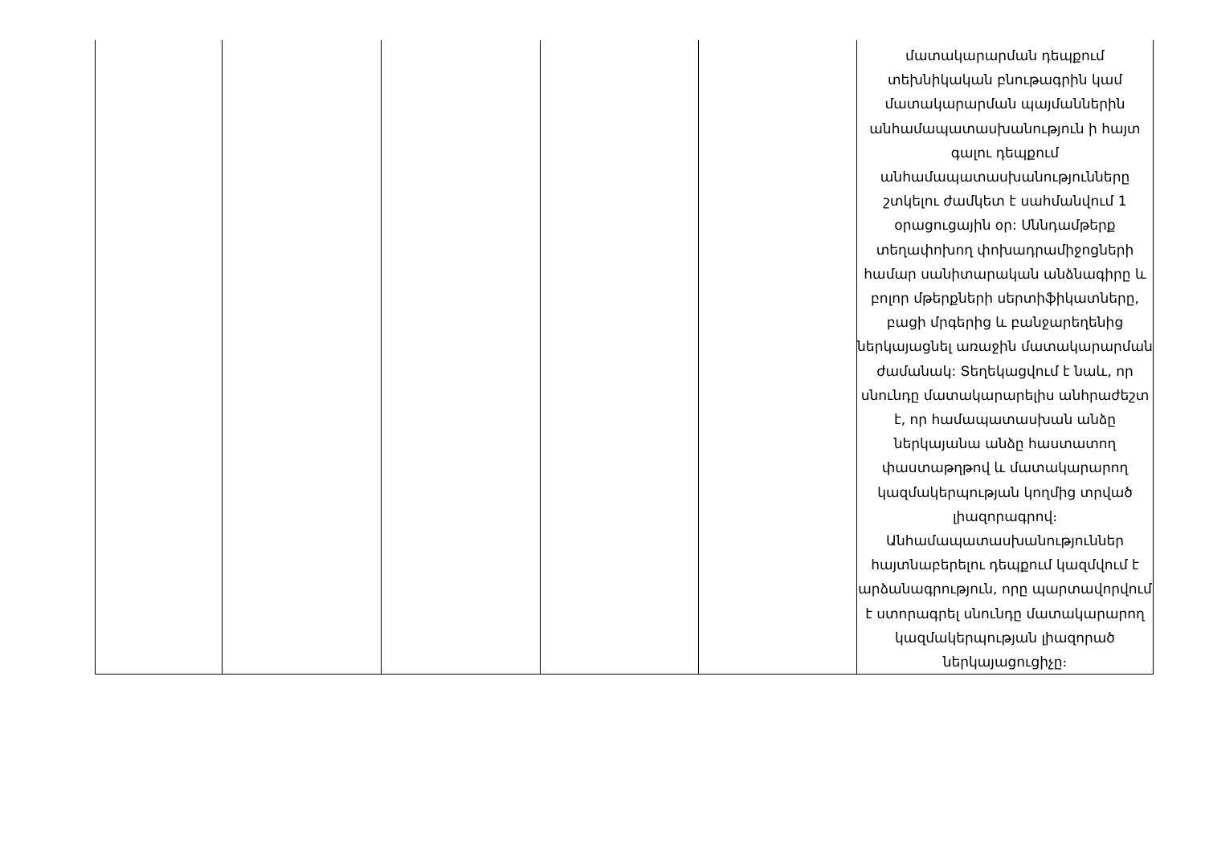| | | | | | մատակարարման դեպքում տեխնիկական բնութագրին կամ մատակարարման պայմաններին անհամապատասխանություն ի հայտ գալու դեպքում անհամապատասխանությունները շտկելու ժամկետ է սահմանվում 1 օրացուցային օր: Սննդամթերք տեղափոխող փոխադրամիջոցների համար սանիտարական անձնագիրը և բոլոր մթերքների սերտիֆիկատները, բացի մրգերից և բանջարեղենից ներկայացնել առաջին մատակարարման ժամանակ: Տեղեկացվում է նաև, որ սնունդը մատակարարելիս անհրաժեշտ է, որ համապատասխան անձը ներկայանա անձը հաստատող փաստաթղթով և մատակարարող կազմակերպության կողմից տրված լիազորագրով։ Անհամապատասխանություններ հայտնաբերելու դեպքում կազմվում է արձանագրություն, որը պարտավորվում է ստորագրել սնունդը մատակարարող կազմակերպության լիազորած ներկայացուցիչը։ |